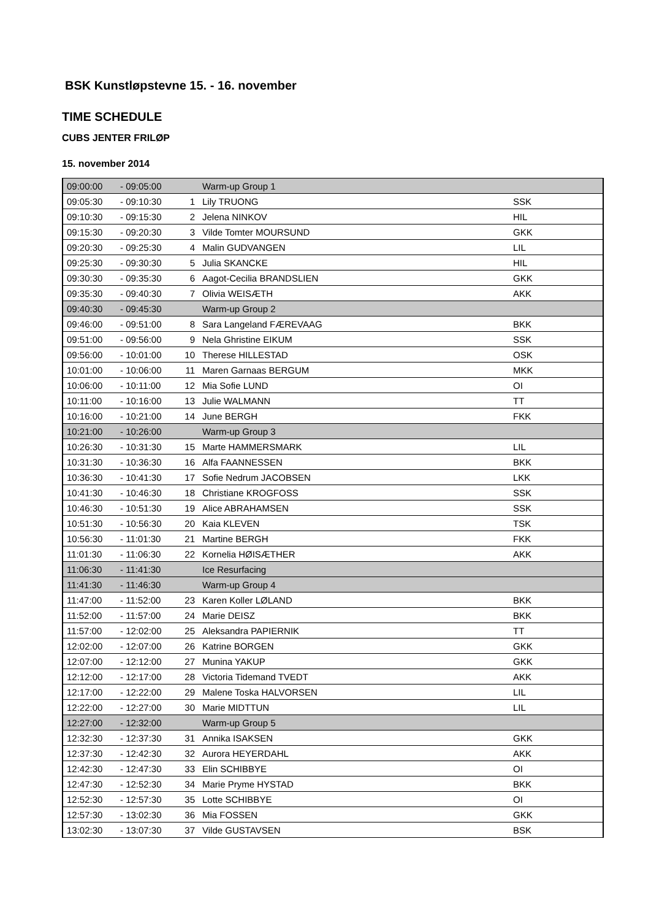BSK Kunstløpstevne 15. - 16. november
TIME SCHEDULE
CUBS JENTER FRILØP
15. november 2014
| 09:00:00 | - 09:05:00 | | Warm-up Group 1 | |
| 09:05:30 | - 09:10:30 | 1 | Lily TRUONG | SSK |
| 09:10:30 | - 09:15:30 | 2 | Jelena NINKOV | HIL |
| 09:15:30 | - 09:20:30 | 3 | Vilde Tomter MOURSUND | GKK |
| 09:20:30 | - 09:25:30 | 4 | Malin GUDVANGEN | LIL |
| 09:25:30 | - 09:30:30 | 5 | Julia SKANCKE | HIL |
| 09:30:30 | - 09:35:30 | 6 | Aagot-Cecilia BRANDSLIEN | GKK |
| 09:35:30 | - 09:40:30 | 7 | Olivia WEISÆTH | AKK |
| 09:40:30 | - 09:45:30 | | Warm-up Group 2 | |
| 09:46:00 | - 09:51:00 | 8 | Sara Langeland FÆREVAAG | BKK |
| 09:51:00 | - 09:56:00 | 9 | Nela Ghristine EIKUM | SSK |
| 09:56:00 | - 10:01:00 | 10 | Therese HILLESTAD | OSK |
| 10:01:00 | - 10:06:00 | 11 | Maren Garnaas BERGUM | MKK |
| 10:06:00 | - 10:11:00 | 12 | Mia Sofie LUND | OI |
| 10:11:00 | - 10:16:00 | 13 | Julie WALMANN | TT |
| 10:16:00 | - 10:21:00 | 14 | June BERGH | FKK |
| 10:21:00 | - 10:26:00 | | Warm-up Group 3 | |
| 10:26:30 | - 10:31:30 | 15 | Marte HAMMERSMARK | LIL |
| 10:31:30 | - 10:36:30 | 16 | Alfa FAANNESSEN | BKK |
| 10:36:30 | - 10:41:30 | 17 | Sofie Nedrum JACOBSEN | LKK |
| 10:41:30 | - 10:46:30 | 18 | Christiane KROGFOSS | SSK |
| 10:46:30 | - 10:51:30 | 19 | Alice ABRAHAMSEN | SSK |
| 10:51:30 | - 10:56:30 | 20 | Kaia KLEVEN | TSK |
| 10:56:30 | - 11:01:30 | 21 | Martine BERGH | FKK |
| 11:01:30 | - 11:06:30 | 22 | Kornelia HØISÆTHER | AKK |
| 11:06:30 | - 11:41:30 | | Ice Resurfacing | |
| 11:41:30 | - 11:46:30 | | Warm-up Group 4 | |
| 11:47:00 | - 11:52:00 | 23 | Karen Koller LØLAND | BKK |
| 11:52:00 | - 11:57:00 | 24 | Marie DEISZ | BKK |
| 11:57:00 | - 12:02:00 | 25 | Aleksandra PAPIERNIK | TT |
| 12:02:00 | - 12:07:00 | 26 | Katrine BORGEN | GKK |
| 12:07:00 | - 12:12:00 | 27 | Munina YAKUP | GKK |
| 12:12:00 | - 12:17:00 | 28 | Victoria Tidemand TVEDT | AKK |
| 12:17:00 | - 12:22:00 | 29 | Malene Toska HALVORSEN | LIL |
| 12:22:00 | - 12:27:00 | 30 | Marie MIDTTUN | LIL |
| 12:27:00 | - 12:32:00 | | Warm-up Group 5 | |
| 12:32:30 | - 12:37:30 | 31 | Annika ISAKSEN | GKK |
| 12:37:30 | - 12:42:30 | 32 | Aurora HEYERDAHL | AKK |
| 12:42:30 | - 12:47:30 | 33 | Elin SCHIBBYE | OI |
| 12:47:30 | - 12:52:30 | 34 | Marie Pryme HYSTAD | BKK |
| 12:52:30 | - 12:57:30 | 35 | Lotte SCHIBBYE | OI |
| 12:57:30 | - 13:02:30 | 36 | Mia FOSSEN | GKK |
| 13:02:30 | - 13:07:30 | 37 | Vilde GUSTAVSEN | BSK |